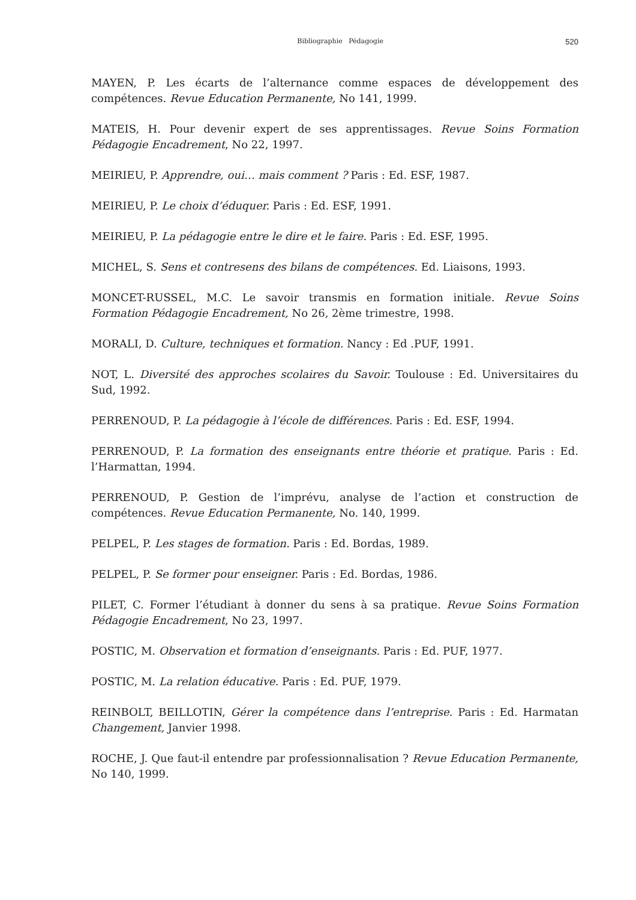Bibliographie Pédagogie 520
MAYEN, P. Les écarts de l’alternance comme espaces de développement des compétences. Revue Education Permanente, No 141, 1999.
MATEIS, H. Pour devenir expert de ses apprentissages. Revue Soins Formation Pédagogie Encadrement, No 22, 1997.
MEIRIEU, P. Apprendre, oui… mais comment ? Paris : Ed. ESF, 1987.
MEIRIEU, P. Le choix d’éduquer. Paris : Ed. ESF, 1991.
MEIRIEU, P. La pédagogie entre le dire et le faire. Paris : Ed. ESF, 1995.
MICHEL, S. Sens et contresens des bilans de compétences. Ed. Liaisons, 1993.
MONCET-RUSSEL, M.C. Le savoir transmis en formation initiale. Revue Soins Formation Pédagogie Encadrement, No 26, 2ème trimestre, 1998.
MORALI, D. Culture, techniques et formation. Nancy : Ed .PUF, 1991.
NOT, L. Diversité des approches scolaires du Savoir. Toulouse : Ed. Universitaires du Sud, 1992.
PERRENOUD, P. La pédagogie à l’école de différences. Paris : Ed. ESF, 1994.
PERRENOUD, P. La formation des enseignants entre théorie et pratique. Paris : Ed. l’Harmattan, 1994.
PERRENOUD, P. Gestion de l’imprévu, analyse de l’action et construction de compétences. Revue Education Permanente, No. 140, 1999.
PELPEL, P. Les stages de formation. Paris : Ed. Bordas, 1989.
PELPEL, P. Se former pour enseigner. Paris : Ed. Bordas, 1986.
PILET, C. Former l’étudiant à donner du sens à sa pratique. Revue Soins Formation Pédagogie Encadrement, No 23, 1997.
POSTIC, M. Observation et formation d’enseignants. Paris : Ed. PUF, 1977.
POSTIC, M. La relation éducative. Paris : Ed. PUF, 1979.
REINBOLT, BEILLOTIN, Gérer la compétence dans l’entreprise. Paris : Ed. Harmatan Changement, Janvier 1998.
ROCHE, J. Que faut-il entendre par professionnalisation ? Revue Education Permanente, No 140, 1999.